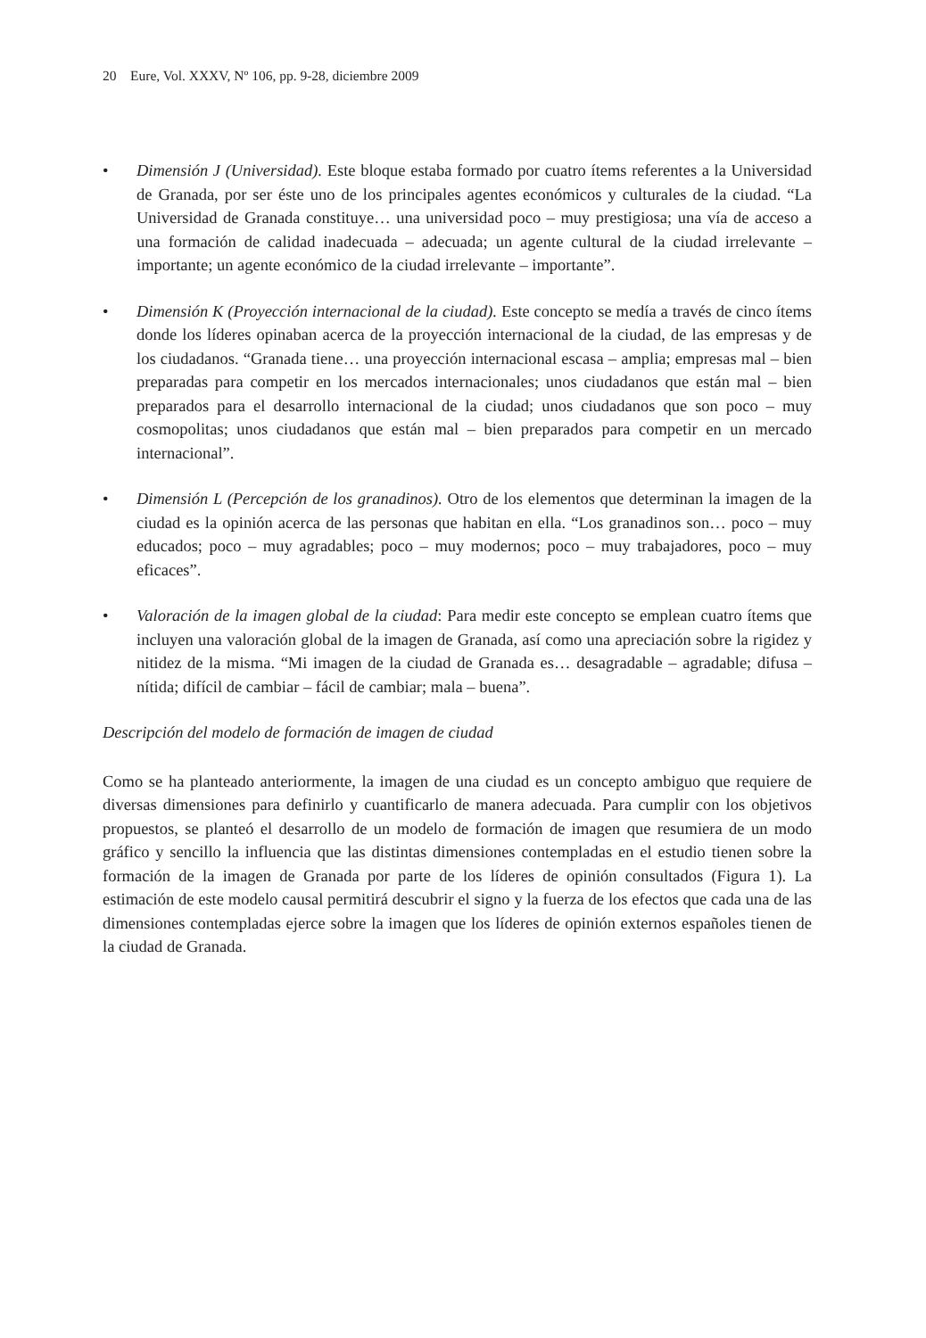20 Eure, Vol. XXXV, Nº 106, pp. 9-28, diciembre 2009
• Dimensión J (Universidad). Este bloque estaba formado por cuatro ítems referentes a la Universidad de Granada, por ser éste uno de los principales agentes económicos y culturales de la ciudad. “La Universidad de Granada constituye… una universidad poco – muy prestigiosa; una vía de acceso a una formación de calidad inadecuada – adecuada; un agente cultural de la ciudad irrelevante – importante; un agente económico de la ciudad irrelevante – importante”.
• Dimensión K (Proyección internacional de la ciudad). Este concepto se medía a través de cinco ítems donde los líderes opinaban acerca de la proyección internacional de la ciudad, de las empresas y de los ciudadanos. “Granada tiene… una proyección internacional escasa – amplia; empresas mal – bien preparadas para competir en los mercados internacionales; unos ciudadanos que están mal – bien preparados para el desarrollo internacional de la ciudad; unos ciudadanos que son poco – muy cosmopolitas; unos ciudadanos que están mal – bien preparados para competir en un mercado internacional”.
• Dimensión L (Percepción de los granadinos). Otro de los elementos que determinan la imagen de la ciudad es la opinión acerca de las personas que habitan en ella. “Los granadinos son… poco – muy educados; poco – muy agradables; poco – muy modernos; poco – muy trabajadores, poco – muy eficaces”.
• Valoración de la imagen global de la ciudad: Para medir este concepto se emplean cuatro ítems que incluyen una valoración global de la imagen de Granada, así como una apreciación sobre la rigidez y nitidez de la misma. “Mi imagen de la ciudad de Granada es… desagradable – agradable; difusa – nítida; difícil de cambiar – fácil de cambiar; mala – buena”.
Descripción del modelo de formación de imagen de ciudad
Como se ha planteado anteriormente, la imagen de una ciudad es un concepto ambiguo que requiere de diversas dimensiones para definirlo y cuantificarlo de manera adecuada. Para cumplir con los objetivos propuestos, se planteó el desarrollo de un modelo de formación de imagen que resumiera de un modo gráfico y sencillo la influencia que las distintas dimensiones contempladas en el estudio tienen sobre la formación de la imagen de Granada por parte de los líderes de opinión consultados (Figura 1). La estimación de este modelo causal permitirá descubrir el signo y la fuerza de los efectos que cada una de las dimensiones contempladas ejerce sobre la imagen que los líderes de opinión externos españoles tienen de la ciudad de Granada.